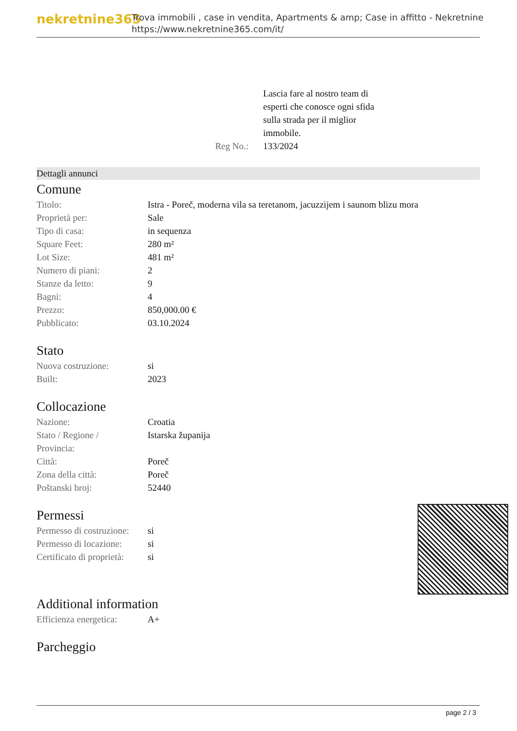nekretnine365
Trova immobili , case in vendita, Apartments & amp; Case in affitto - Nekretnine
https://www.nekretnine365.com/it/
Reg No.:
Lascia fare al nostro team di
esperti che conosce ogni sfida
sulla strada per il miglior
immobile.
133/2024
Dettagli annunci
Comune
| Titolo: | Istra - Poreč, moderna vila sa teretanom, jacuzzijem i saunom blizu mora |
| Proprietà per: | Sale |
| Tipo di casa: | in sequenza |
| Square Feet: | 280 m² |
| Lot Size: | 481 m² |
| Numero di piani: | 2 |
| Stanze da letto: | 9 |
| Bagni: | 4 |
| Prezzo: | 850,000.00 € |
| Pubblicato: | 03.10.2024 |
Stato
| Nuova costruzione: | si |
| Built: | 2023 |
Collocazione
| Nazione: | Croatia |
| Stato / Regione / Provincia: | Istarska županija |
| Città: | Poreč |
| Zona della città: | Poreč |
| Poštanski broj: | 52440 |
Permessi
| Permesso di costruzione: | si |
| Permesso di locazione: | si |
| Certificato di proprietà: | si |
Additional information
| Efficienza energetica: | A+ |
Parcheggio
page 2 / 3